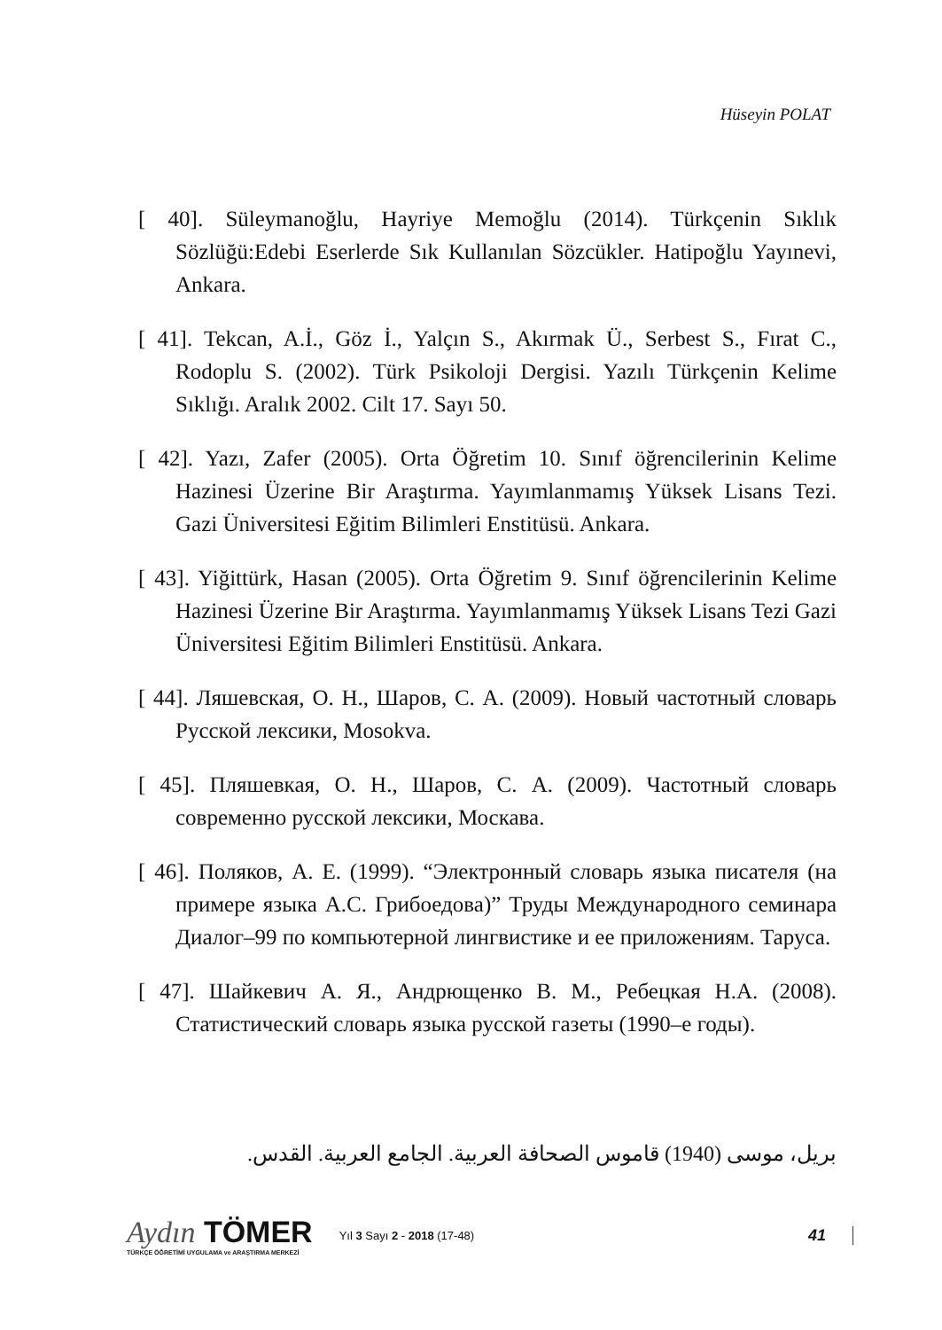Hüseyin POLAT
[ 40]. Süleymanoğlu, Hayriye Memoğlu (2014). Türkçenin Sıklık Sözlüğü:Edebi Eserlerde Sık Kullanılan Sözcükler. Hatipoğlu Yayınevi, Ankara.
[ 41]. Tekcan, A.İ., Göz İ., Yalçın S., Akırmak Ü., Serbest S., Fırat C., Rodoplu S. (2002). Türk Psikoloji Dergisi. Yazılı Türkçenin Kelime Sıklığı. Aralık 2002. Cilt 17. Sayı 50.
[ 42]. Yazı, Zafer (2005). Orta Öğretim 10. Sınıf öğrencilerinin Kelime Hazinesi Üzerine Bir Araştırma. Yayımlanmamış Yüksek Lisans Tezi. Gazi Üniversitesi Eğitim Bilimleri Enstitüsü. Ankara.
[ 43]. Yiğittürk, Hasan (2005). Orta Öğretim 9. Sınıf öğrencilerinin Kelime Hazinesi Üzerine Bir Araştırma. Yayımlanmamış Yüksek Lisans Tezi Gazi Üniversitesi Eğitim Bilimleri Enstitüsü. Ankara.
[ 44]. Ляшевская, О. Н., Шаров, С. А. (2009). Новый частотный словарь Русской лексики, Mosokva.
[ 45]. Пляшевкая, О. Н., Шаров, С. А. (2009). Частотный словарь современно русской лексики, Москава.
[ 46]. Поляков, А. Е. (1999). “Электронный словарь языка писателя (на примере языка А.С. Грибоедова)” Труды Международного семинара Диалог–99 по компьютерной лингвистике и ее приложениям. Таруса.
[ 47]. Шайкевич А. Я., Андрющенко В. М., Ребецкая Н.А. (2008). Статистический словарь языка русской газеты (1990–е годы).
بريل، موسى (1940) قاموس الصحافة العربية. الجامع العربية. القدس.
Aydın TÖMER
TÜRKÇE ÖĞRETİMİ UYGULAMA ve ARAŞTIRMA MERKEZİ
Yıl 3 Sayı 2 - 2018 (17-48)
41